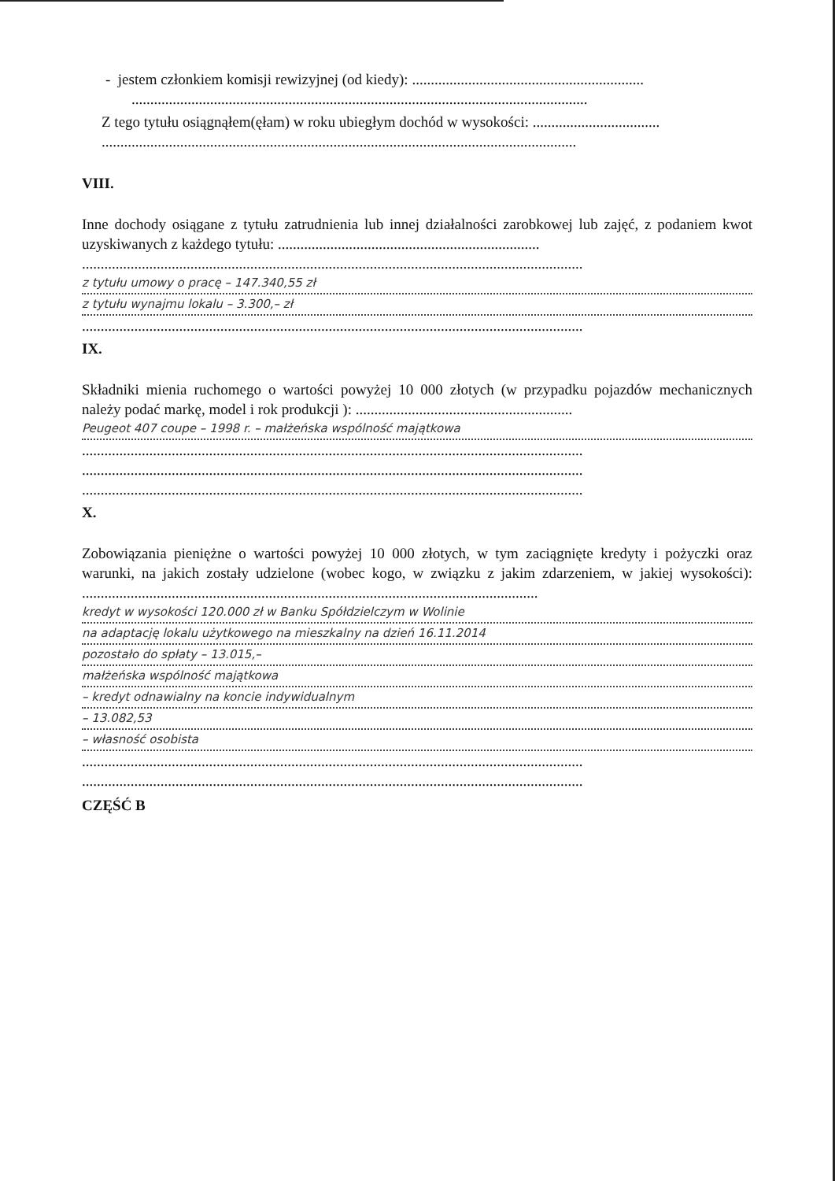- jestem członkiem komisji rewizyjnej (od kiedy): ..............................................................
..........................................................................................................................
Z tego tytułu osiągnąłem(ęłam) w roku ubiegłym dochód w wysokości: ..................................
...............................................................................................................................
VIII.
Inne dochody osiągane z tytułu zatrudnienia lub innej działalności zarobkowej lub zajęć, z podaniem kwot uzyskiwanych z każdego tytułu: ......................................................................
......................................................................................................................................
z tytułu umowy o pracę – 147.340,55 zł
z tytułu wynajmu lokalu – 3.300,– zł
......................................................................................................................................
IX.
Składniki mienia ruchomego o wartości powyżej 10 000 złotych (w przypadku pojazdów mechanicznych należy podać markę, model i rok produkcji ): ..........................................................
Peugeot 407 coupe – 1998 r. – małżeńska wspólność majątkowa
......................................................................................................................................
......................................................................................................................................
......................................................................................................................................
X.
Zobowiązania pieniężne o wartości powyżej 10 000 złotych, w tym zaciągnięte kredyty i pożyczki oraz warunki, na jakich zostały udzielone (wobec kogo, w związku z jakim zdarzeniem, w jakiej wysokości): ..........................................................................................................................
kredyt w wysokości 120.000 zł w Banku Spółdzielczym w Wolinie
na adaptację lokalu użytkowego na mieszkalny na dzień 16.11.2014
pozostało do spłaty – 13.015,–
małżeńska wspólność majątkowa
– kredyt odnawialny na koncie indywidualnym
– 13.082,53
– własność osobista
......................................................................................................................................
......................................................................................................................................
CZĘŚĆ B